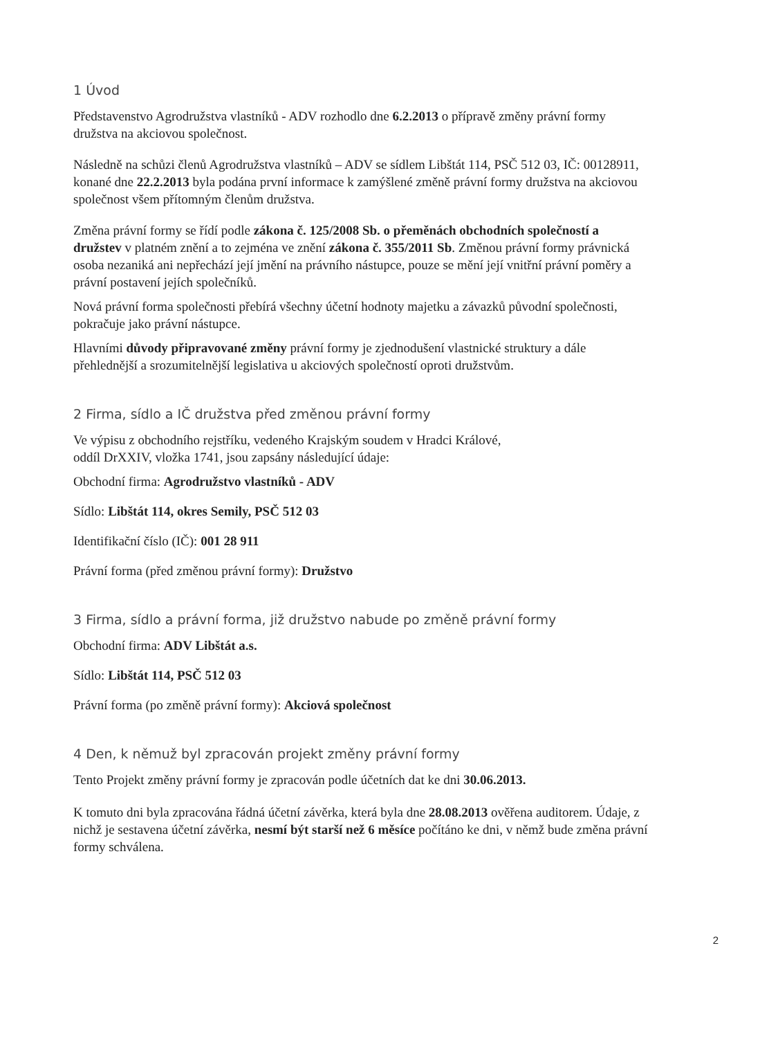1 Úvod
Představenstvo Agrodružstva vlastníků - ADV rozhodlo dne 6.2.2013 o přípravě změny právní formy družstva na akciovou společnost.
Následně na schůzi členů Agrodružstva vlastníků – ADV se sídlem Libštát 114, PSČ 512 03, IČ: 00128911, konané dne 22.2.2013 byla podána první informace k zamýšlené změně právní formy družstva na akciovou společnost všem přítomným členům družstva.
Změna právní formy se řídí podle zákona č. 125/2008 Sb. o přeměnách obchodních společností a družstev v platném znění a to zejména ve znění zákona č. 355/2011 Sb. Změnou právní formy právnická osoba nezaniká ani nepřechází její jmění na právního nástupce, pouze se mění její vnitřní právní poměry a právní postavení jejích společníků.
Nová právní forma společnosti přebírá všechny účetní hodnoty majetku a závazků původní společnosti, pokračuje jako právní nástupce.
Hlavními důvody připravované změny právní formy je zjednodušení vlastnické struktury a dále přehlednější a srozumitelnější legislativa u akciových společností oproti družstvům.
2 Firma, sídlo a IČ družstva před změnou právní formy
Ve výpisu z obchodního rejstříku, vedeného Krajským soudem v Hradci Králové,
oddíl DrXXIV, vložka 1741, jsou zapsány následující údaje:
Obchodní firma: Agrodružstvo vlastníků - ADV
Sídlo: Libštát 114, okres Semily, PSČ 512 03
Identifikační číslo (IČ): 001 28 911
Právní forma (před změnou právní formy): Družstvo
3 Firma, sídlo a právní forma, již družstvo nabude po změně právní formy
Obchodní firma: ADV Libštát a.s.
Sídlo: Libštát 114, PSČ 512 03
Právní forma (po změně právní formy): Akciová společnost
4 Den, k němuž byl zpracován projekt změny právní formy
Tento Projekt změny právní formy je zpracován podle účetních dat ke dni 30.06.2013.
K tomuto dni byla zpracována řádná účetní závěrka, která byla dne 28.08.2013 ověřena auditorem. Údaje, z nichž je sestavena účetní závěrka, nesmí být starší než 6 měsíce počítáno ke dni, v němž bude změna právní formy schválena.
2